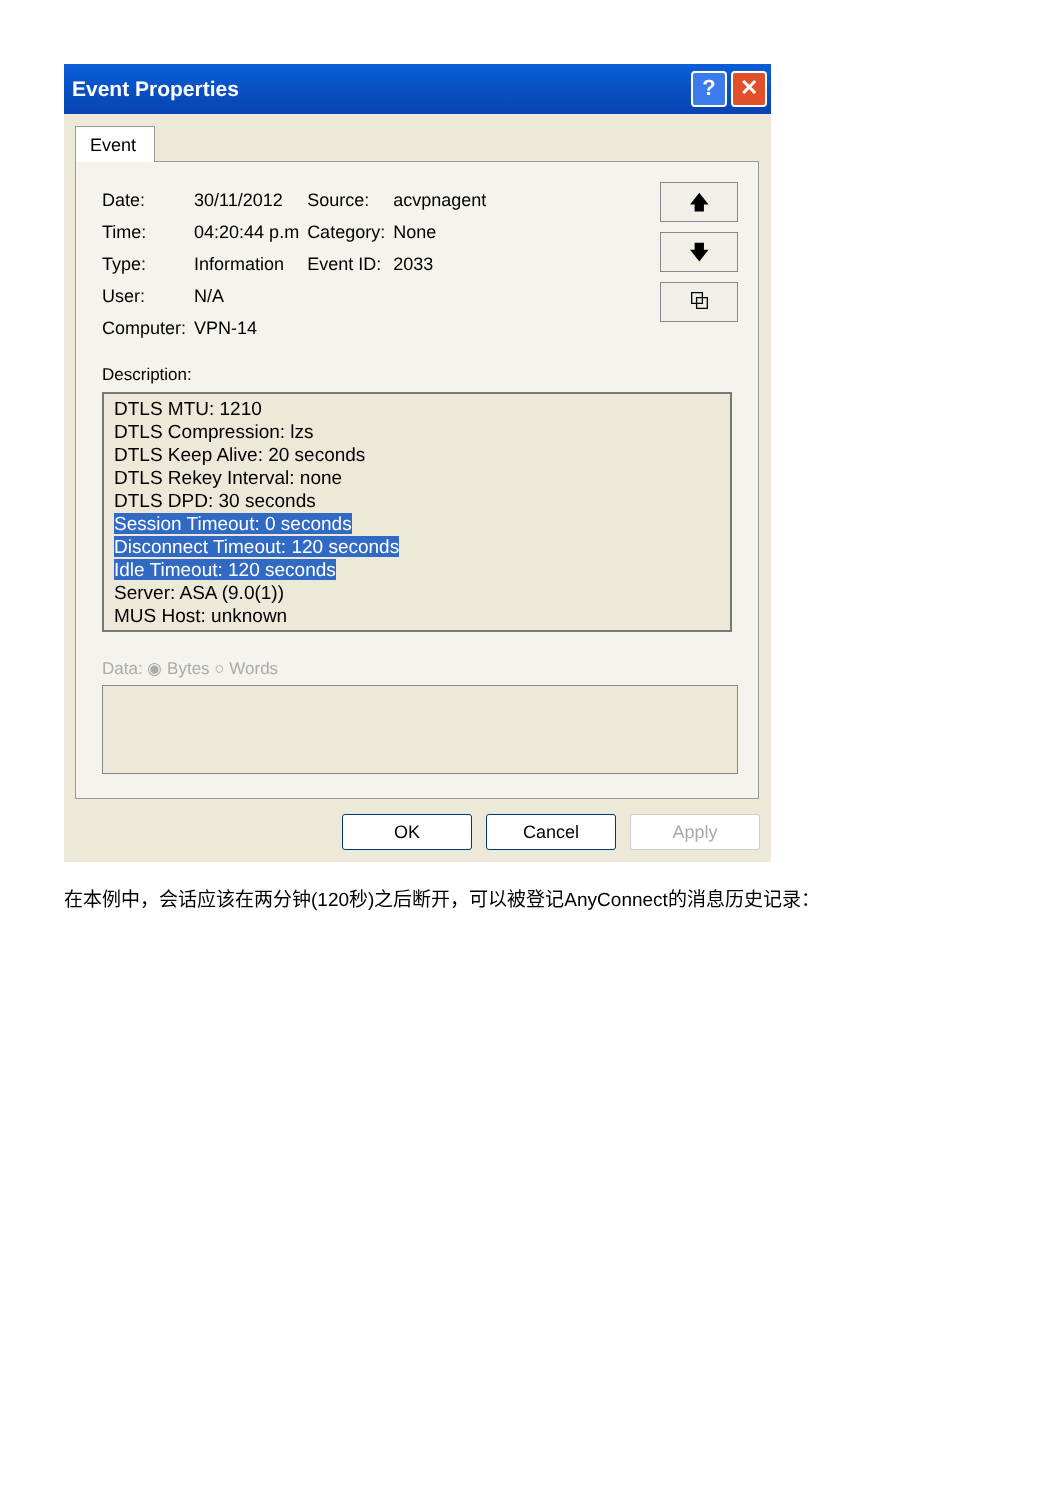Event Properties? ✕
Event
| Date: | 30/11/2012 | Source: | acvpnagent |
| Time: | 04:20:44 p.m | Category: | None |
| Type: | Information | Event ID: | 2033 |
| User: | N/A | | |
| Computer: | VPN-14 | | |
🡅
🡇
⧉
Description:
DTLS MTU: 1210
DTLS Compression: lzs
DTLS Keep Alive: 20 seconds
DTLS Rekey Interval: none
DTLS DPD: 30 seconds
Session Timeout: 0 seconds
Disconnect Timeout: 120 seconds
Idle Timeout: 120 seconds
Server: ASA (9.0(1))
MUS Host: unknown
Data: ◉ Bytes ○ Words
OK Cancel Apply
在本例中，会话应该在两分钟(120秒)之后断开，可以被登记AnyConnect的消息历史记录：